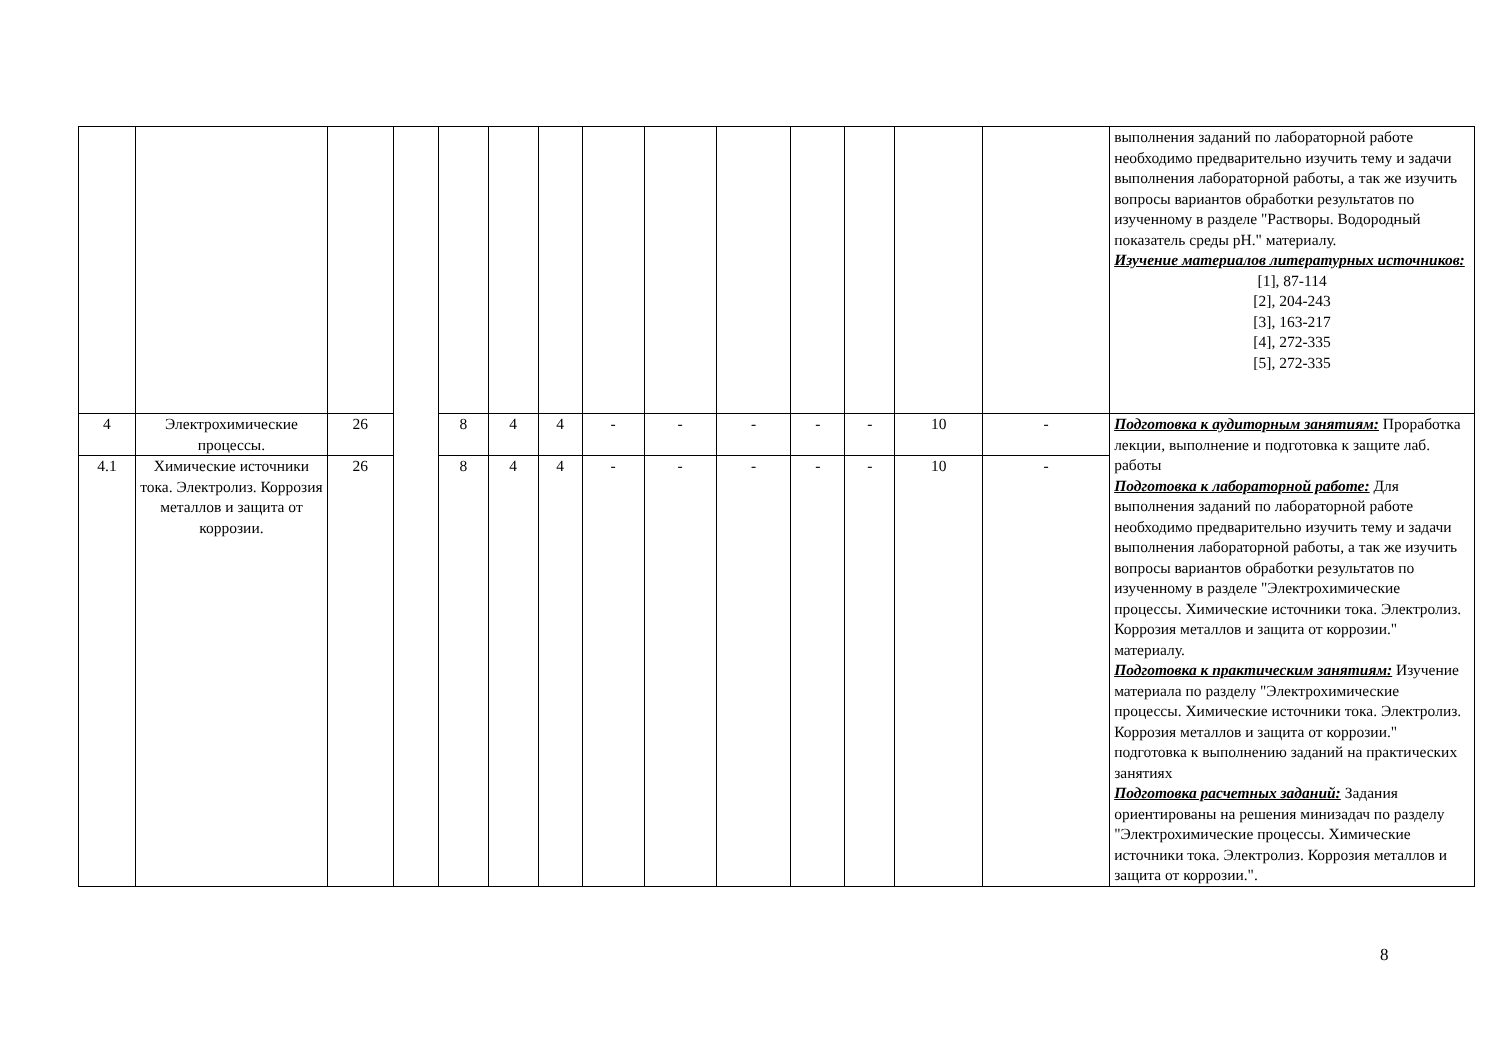| | | | | | | | | | | | | | | выполнения заданий по лабораторной работе необходимо предварительно изучить тему и задачи выполнения лабораторной работы, а так же изучить вопросы вариантов обработки результатов по изученному в разделе "Растворы. Водородный показатель среды pH." материалу. Изучение материалов литературных источников: [1], 87-114 [2], 204-243 [3], 163-217 [4], 272-335 [5], 272-335 |
| 4 | Электрохимические процессы. | 26 | | 8 | 4 | 4 | - | - | - | - | - | 10 | - | Подготовка к аудиторным занятиям: Проработка лекции, выполнение и подготовка к защите лаб. работы Подготовка к лабораторной работе: Для выполнения заданий по лабораторной работе необходимо предварительно изучить тему и задачи выполнения лабораторной работы, а так же изучить вопросы вариантов обработки результатов по изученному в разделе "Электрохимические процессы. Химические источники тока. Электролиз. Коррозия металлов и защита от коррозии." материалу. Подготовка к практическим занятиям: Изучение материала по разделу "Электрохимические процессы. Химические источники тока. Электролиз. Коррозия металлов и защита от коррозии." подготовка к выполнению заданий на практических занятиях Подготовка расчетных заданий: Задания ориентированы на решения минизадач по разделу "Электрохимические процессы. Химические источники тока. Электролиз. Коррозия металлов и защита от коррозии.". |
| 4.1 | Химические источники тока. Электролиз. Коррозия металлов и защита от коррозии. | 26 | | 8 | 4 | 4 | - | - | - | - | - | 10 | - | |
8